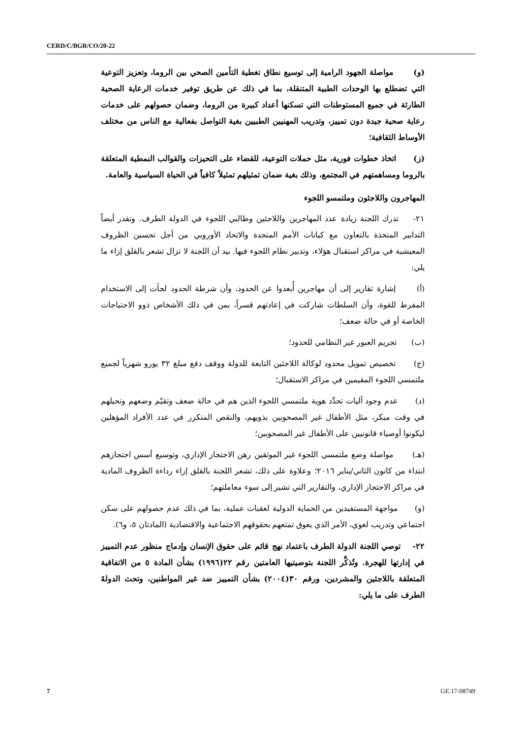CERD/C/BGR/CO/20-22
(و) مواصلة الجهود الرامية إلى توسيع نطاق تغطية التأمين الصحي بين الروما، وتعزيز التوعية التي تضطلع بها الوحدات الطبية المتنقلة، بما في ذلك عن طريق توفير خدمات الرعاية الصحية الطارئة في جميع المستوطنات التي تسكنها أعداد كبيرة من الروما، وضمان حصولهم على خدمات رعاية صحية جيدة دون تمييز، وتدريب المهنيين الطبيين بغية التواصل بفعالية مع الناس من مختلف الأوساط الثقافية؛
(ز) اتخاذ خطوات فورية، مثل حملات التوعية، للقضاء على التحيزات والقوالب النمطية المتعلقة بالروما ومساهمتهم في المجتمع، وذلك بغية ضمان تمثيلهم تمثيلاً كافياً في الحياة السياسية والعامة.
المهاجرون واللاجئون وملتمسو اللجوء
٢١- تدرك اللجنة زيادة عدد المهاجرين واللاجئين وطالبي اللجوء في الدولة الطرف. وتقدر أيضاً التدابير المتخذة بالتعاون مع كيانات الأمم المتحدة والاتحاد الأوروبي من أجل تحسين الظروف المعيشية في مراكز استقبال هؤلاء، وتدبير نظام اللجوء فيها. بيد أن اللجنة لا تزال تشعر بالقلق إزاء ما يلي:
(أ) إشارة تقارير إلى أن مهاجرين أُبعدوا عن الحدود، وأن شرطة الحدود لجأت إلى الاستخدام المفرط للقوة، وأن السلطات شاركت في إعادتهم قسراً، بمن في ذلك الأشخاص ذوو الاحتياجات الخاصة أو في حالة ضعف؛
(ب) تجريم العبور غير النظامي للحدود؛
(ج) تخصيص تمويل محدود لوكالة اللاجئين التابعة للدولة ووقف دفع مبلغ ٣٢ يورو شهرياً لجميع ملتمسي اللجوء المقيمين في مراكز الاستقبال؛
(د) عدم وجود آليات تحدِّد هوية ملتمسي اللجوء الذين هم في حالة ضعف وتقيّم وضعهم وتحيلهم في وقت مبكر، مثل الأطفال غير المصحوبين بذويهم، والنقص المتكرر في عدد الأفراد المؤهلين ليكونوا أوصياء قانونيين على الأطفال غير المصحوبين؛
(هـ) مواصلة وضع ملتمسي اللجوء غير الموثقين رهن الاحتجاز الإداري، وتوسيع أسس احتجازهم ابتداء من كانون الثاني/يناير ٢٠١٦؛ وعلاوة على ذلك، تشعر اللجنة بالقلق إزاء رداءة الظروف المادية في مراكز الاحتجاز الإداري، والتقارير التي تشير إلى سوء معاملتهم؛
(و) مواجهة المستفيدين من الحماية الدولية لعقبات عملية، بما في ذلك عدم حصولهم على سكن اجتماعي وتدريب لغوي، الأمر الذي يعوق تمتعهم بحقوقهم الاجتماعية والاقتصادية (المادتان ٥، و٦).
٢٢- توصي اللجنة الدولة الطرف باعتماد نهج قائم على حقوق الإنسان وإدماج منظور عدم التمييز في إدارتها للهجرة. وتُذكِّر اللجنة بتوصيتيها العامتين رقم ٢٢(١٩٩٦) بشأن المادة ٥ من الاتفاقية المتعلقة باللاجئين والمشردين، ورقم ٣٠(٢٠٠٤) بشأن التمييز ضد غير المواطنين، وتحث الدولةَ الطرف على ما يلي:
7 GE.17-08749